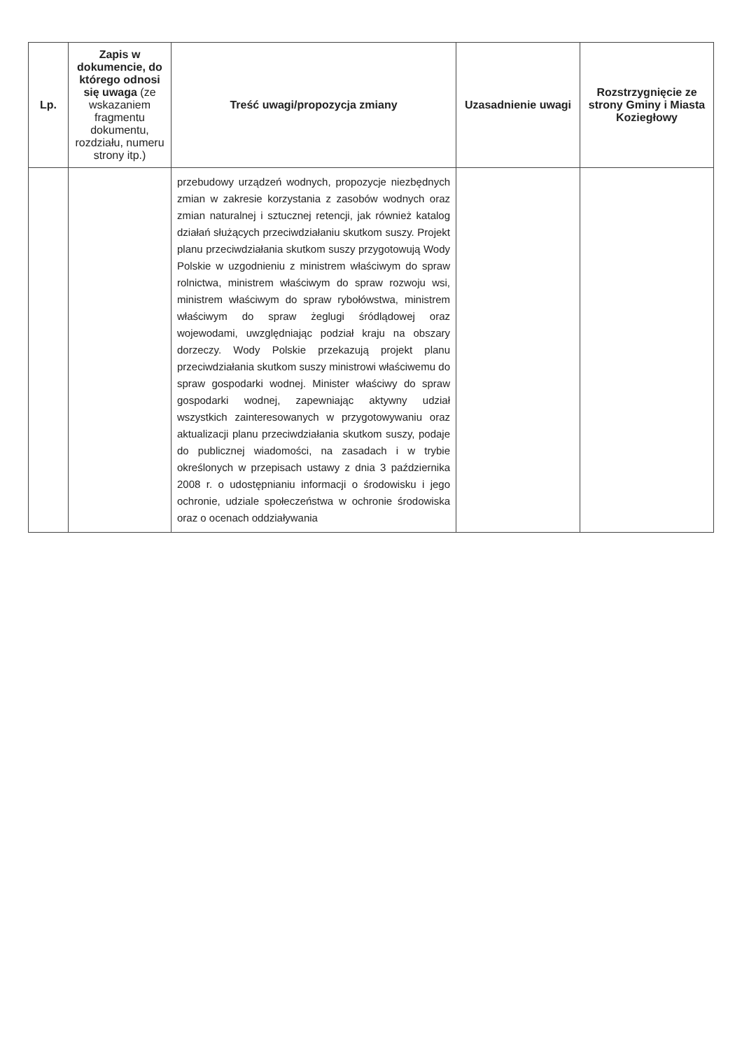| Lp. | Zapis w dokumencie, do którego odnosi się uwaga (ze wskazaniem fragmentu dokumentu, rozdziału, numeru strony itp.) | Treść uwagi/propozycja zmiany | Uzasadnienie uwagi | Rozstrzygnięcie ze strony Gminy i Miasta Koziegłowy |
| --- | --- | --- | --- | --- |
| | | przebudowy urządzeń wodnych, propozycje niezbędnych zmian w zakresie korzystania z zasobów wodnych oraz zmian naturalnej i sztucznej retencji, jak również katalog działań służących przeciwdziałaniu skutkom suszy. Projekt planu przeciwdziałania skutkom suszy przygotowują Wody Polskie w uzgodnieniu z ministrem właściwym do spraw rolnictwa, ministrem właściwym do spraw rozwoju wsi, ministrem właściwym do spraw rybołówstwa, ministrem właściwym do spraw żeglugi śródlądowej oraz wojewodami, uwzględniając podział kraju na obszary dorzeczy. Wody Polskie przekazują projekt planu przeciwdziałania skutkom suszy ministrowi właściwemu do spraw gospodarki wodnej. Minister właściwy do spraw gospodarki wodnej, zapewniając aktywny udział wszystkich zainteresowanych w przygotowywaniu oraz aktualizacji planu przeciwdziałania skutkom suszy, podaje do publicznej wiadomości, na zasadach i w trybie określonych w przepisach ustawy z dnia 3 października 2008 r. o udostępnianiu informacji o środowisku i jego ochronie, udziale społeczeństwa w ochronie środowiska oraz o ocenach oddziaływania | | |